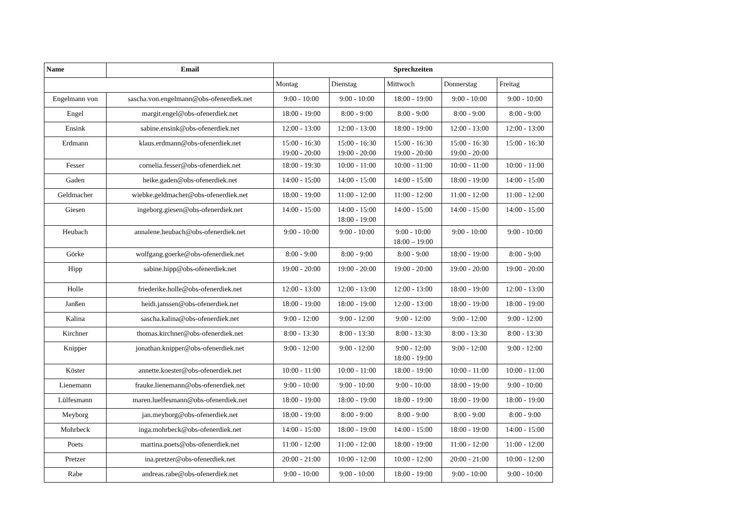| Name | Email | Sprechzeiten | | | | |
| --- | --- | --- | --- | --- | --- | --- |
| | | Montag | Dienstag | Mittwoch | Donnerstag | Freitag |
| Engelmann von | sascha.von.engelmann@obs-ofenerdiek.net | 9:00 - 10:00 | 9:00 - 10:00 | 18:00 - 19:00 | 9:00 - 10:00 | 9:00 - 10:00 |
| Engel | margit.engel@obs-ofenerdiek.net | 18:00 - 19:00 | 8:00 - 9:00 | 8:00 - 9:00 | 8:00 - 9:00 | 8:00 - 9:00 |
| Ensink | sabine.ensink@obs-ofenerdiek.net | 12:00 - 13:00 | 12:00 - 13:00 | 18:00 - 19:00 | 12:00 - 13:00 | 12:00 - 13:00 |
| Erdmann | klaus.erdmann@obs-ofenerdiek.net | 15:00 - 16:30 19:00 - 20:00 | 15:00 - 16:30 19:00 - 20:00 | 15:00 - 16:30 19:00 - 20:00 | 15:00 - 16:30 19:00 - 20:00 | 15:00 - 16:30 |
| Fesser | cornelia.fesser@obs-ofenerdiek.net | 18:00 - 19:30 | 10:00 - 11:00 | 10:00 - 11:00 | 10:00 - 11:00 | 10:00 - 11:00 |
| Gaden | heike.gaden@obs-ofenerdiek.net | 14:00 - 15:00 | 14:00 - 15:00 | 14:00 - 15:00 | 18:00 - 19:00 | 14:00 - 15:00 |
| Geldmacher | wiebke.geldmacher@obs-ofenerdiek.net | 18:00 - 19:00 | 11:00 - 12:00 | 11:00 - 12:00 | 11:00 - 12:00 | 11:00 - 12:00 |
| Giesen | ingeborg.giesen@obs-ofenerdiek.net | 14:00 - 15:00 | 14:00 - 15:00 18:00 - 19:00 | 14:00 - 15:00 | 14:00 - 15:00 | 14:00 - 15:00 |
| Heubach | annalene.heubach@obs-ofenerdiek.net | 9:00 - 10:00 | 9:00 - 10:00 | 9:00 - 10:00 18:00 – 19:00 | 9:00 - 10:00 | 9:00 - 10:00 |
| Görke | wolfgang.goerke@obs-ofenerdiek.net | 8:00 - 9:00 | 8:00 - 9:00 | 8:00 - 9:00 | 18:00 - 19:00 | 8:00 - 9:00 |
| Hipp | sabine.hipp@obs-ofenerdiek.net | 19:00 - 20:00 | 19:00 - 20:00 | 19:00 - 20:00 | 19:00 - 20:00 | 19:00 - 20:00 |
| Holle | friederike.holle@obs-ofenerdiek.net | 12:00 - 13:00 | 12:00 - 13:00 | 12:00 - 13:00 | 18:00 - 19:00 | 12:00 - 13:00 |
| Janßen | heidi.janssen@obs-ofenerdiek.net | 18:00 - 19:00 | 18:00 - 19:00 | 12:00 - 13:00 | 18:00 - 19:00 | 18:00 - 19:00 |
| Kalina | sascha.kalina@obs-ofenerdiek.net | 9:00 - 12:00 | 9:00 - 12:00 | 9:00 - 12:00 | 9:00 - 12:00 | 9:00 - 12:00 |
| Kirchner | thomas.kirchner@obs-ofenerdiek.net | 8:00 - 13:30 | 8:00 - 13:30 | 8:00 - 13:30 | 8:00 - 13:30 | 8:00 - 13:30 |
| Knipper | jonathan.knipper@obs-ofenerdiek.net | 9:00 - 12:00 | 9:00 - 12:00 | 9:00 - 12:00 18:00 - 19:00 | 9:00 - 12:00 | 9:00 - 12:00 |
| Köster | annette.koester@obs-ofenerdiek.net | 10:00 - 11:00 | 10:00 - 11:00 | 18:00 - 19:00 | 10:00 - 11:00 | 10:00 - 11:00 |
| Lienemann | frauke.lienemann@obs-ofenerdiek.net | 9:00 - 10:00 | 9:00 - 10:00 | 9:00 - 10:00 | 18:00 - 19:00 | 9:00 - 10:00 |
| Lülfesmann | maren.luelfesmann@obs-ofenerdiek.net | 18:00 - 19:00 | 18:00 - 19:00 | 18:00 - 19:00 | 18:00 - 19:00 | 18:00 - 19:00 |
| Meyborg | jan.meyborg@obs-ofenerdiek.net | 18:00 - 19:00 | 8:00 - 9:00 | 8:00 - 9:00 | 8:00 - 9:00 | 8:00 - 9:00 |
| Mohrbeck | inga.mohrbeck@obs-ofenerdiek.net | 14:00 - 15:00 | 18:00 - 19:00 | 14:00 - 15:00 | 18:00 - 19:00 | 14:00 - 15:00 |
| Poets | martina.poets@obs-ofenerdiek.net | 11:00 - 12:00 | 11:00 - 12:00 | 18:00 - 19:00 | 11:00 - 12:00 | 11:00 - 12:00 |
| Pretzer | ina.pretzer@obs-ofenerdiek.net | 20:00 - 21:00 | 10:00 - 12:00 | 10:00 - 12:00 | 20:00 - 21:00 | 10:00 - 12:00 |
| Rabe | andreas.rabe@obs-ofenerdiek.net | 9:00 - 10:00 | 9:00 - 10:00 | 18:00 - 19:00 | 9:00 - 10:00 | 9:00 - 10:00 |